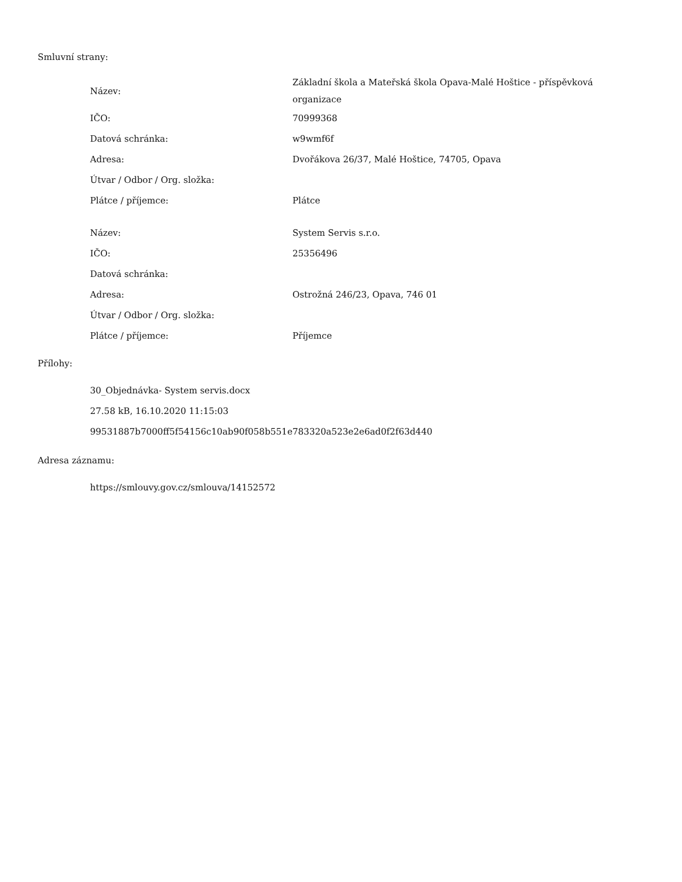Smluvní strany:
| Název: | Základní škola a Mateřská škola Opava-Malé Hoštice - příspěvková organizace |
| IČO: | 70999368 |
| Datová schránka: | w9wmf6f |
| Adresa: | Dvořákova 26/37, Malé Hoštice, 74705, Opava |
| Útvar / Odbor / Org. složka: | |
| Plátce / příjemce: | Plátce |
| Název: | System Servis s.r.o. |
| IČO: | 25356496 |
| Datová schránka: | |
| Adresa: | Ostrožná 246/23, Opava, 746 01 |
| Útvar / Odbor / Org. složka: | |
| Plátce / příjemce: | Příjemce |
Přílohy:
30_Objednávka- System servis.docx
27.58 kB, 16.10.2020 11:15:03
99531887b7000ff5f54156c10ab90f058b551e783320a523e2e6ad0f2f63d440
Adresa záznamu:
https://smlouvy.gov.cz/smlouva/14152572